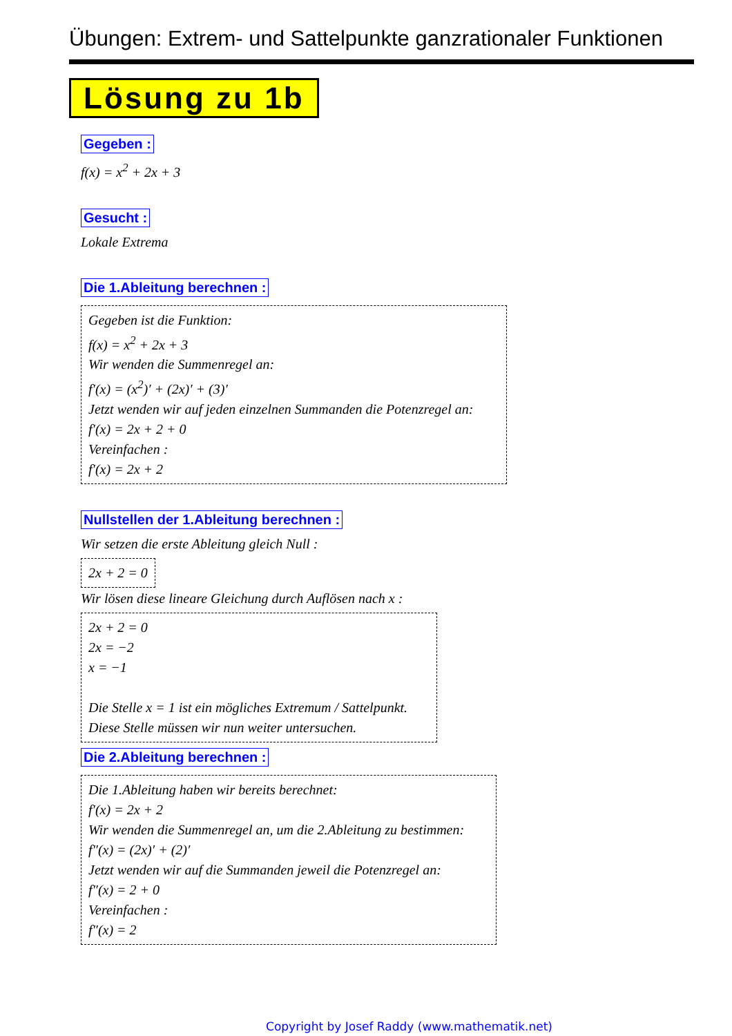Übungen: Extrem- und Sattelpunkte ganzrationaler Funktionen
Lösung zu 1b
Gegeben :
f(x) = x<sup>2</sup> + 2x + 3
Gesucht :
Lokale Extrema
Die 1.Ableitung berechnen :
Gegeben ist die Funktion:
f(x) = x<sup>2</sup> + 2x + 3
Wir wenden die Summenregel an:
f′(x) = (x<sup>2</sup>)′ + (2x)′ + (3)′
Jetzt wenden wir auf jeden einzelnen Summanden die Potenzregel an:
f′(x) = 2x + 2 + 0
Vereinfachen :
f′(x) = 2x + 2
Nullstellen der 1.Ableitung berechnen :
Wir setzen die erste Ableitung gleich Null :
2x + 2 = 0
Wir lösen diese lineare Gleichung durch Auflösen nach x :
2x + 2 = 0
2x = −2
x = −1
Die Stelle x = 1 ist ein mögliches Extremum / Sattelpunkt.
Diese Stelle müssen wir nun weiter untersuchen.
Die 2.Ableitung berechnen :
Die 1.Ableitung haben wir bereits berechnet:
f′(x) = 2x + 2
Wir wenden die Summenregel an, um die 2.Ableitung zu bestimmen:
f″(x) = (2x)′ + (2)′
Jetzt wenden wir auf die Summanden jeweil die Potenzregel an:
f″(x) = 2 + 0
Vereinfachen :
f″(x) = 2
Copyright by Josef Raddy (www.mathematik.net)